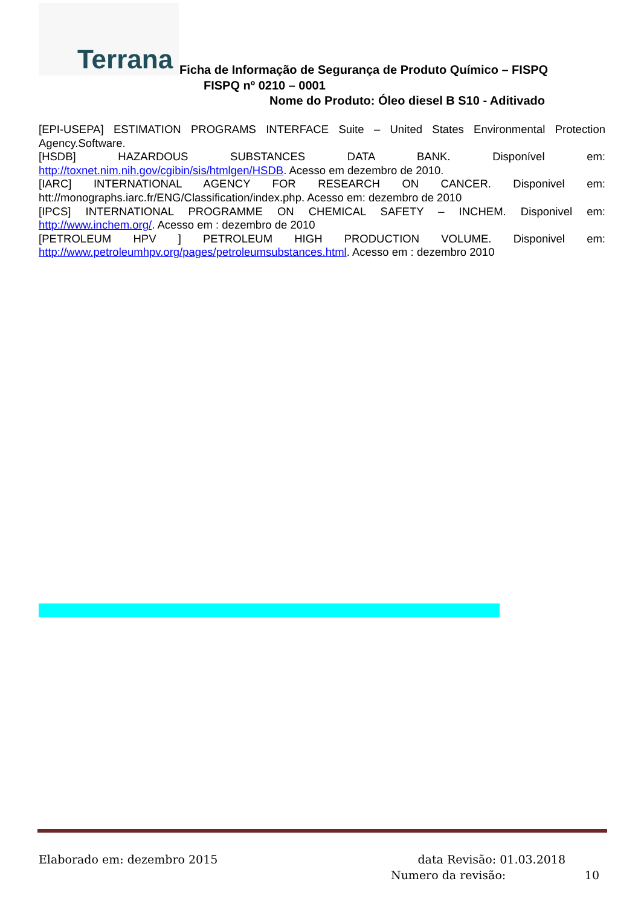Terrana
Ficha de Informação de Segurança de Produto Químico – FISPQ
FISPQ nº 0210 – 0001
Nome do Produto: Óleo diesel B S10 - Aditivado
[EPI-USEPA] ESTIMATION PROGRAMS INTERFACE Suite – United States Environmental Protection Agency.Software.
[HSDB] HAZARDOUS SUBSTANCES DATA BANK. Disponível em: http://toxnet.nim.nih.gov/cgibin/sis/htmlgen/HSDB. Acesso em dezembro de 2010.
[IARC] INTERNATIONAL AGENCY FOR RESEARCH ON CANCER. Disponivel em: htt://monographs.iarc.fr/ENG/Classification/index.php. Acesso em: dezembro de 2010
[IPCS] INTERNATIONAL PROGRAMME ON CHEMICAL SAFETY – INCHEM. Disponivel em: http://www.inchem.org/. Acesso em : dezembro de 2010
[PETROLEUM HPV ] PETROLEUM HIGH PRODUCTION VOLUME. Disponivel em: http://www.petroleumhpv.org/pages/petroleumsubstances.html. Acesso em : dezembro 2010
Elaborado em: dezembro 2015 data Revisão: 01.03.2018
Numero da revisão: 10